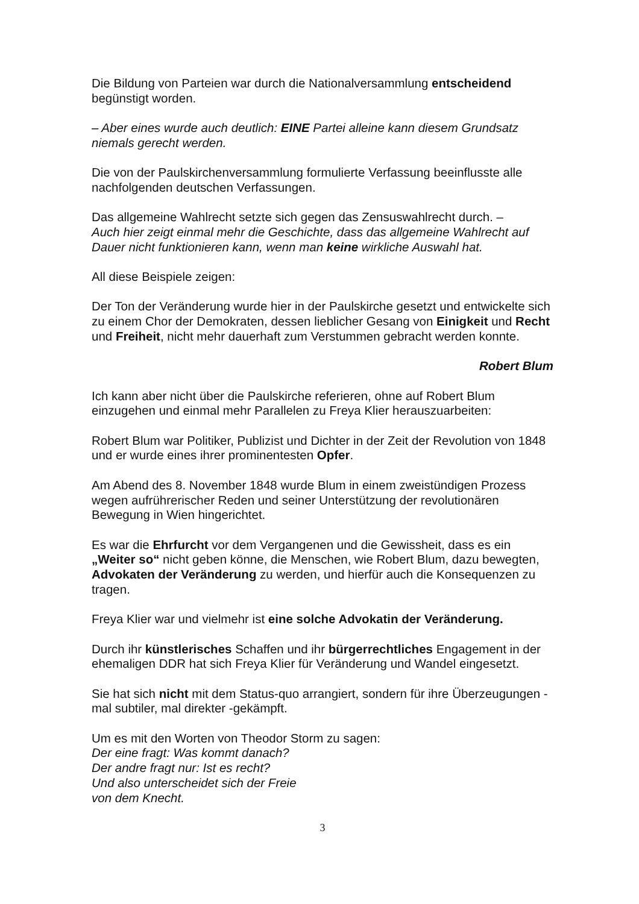Die Bildung von Parteien war durch die Nationalversammlung entscheidend begünstigt worden.
– Aber eines wurde auch deutlich: EINE Partei alleine kann diesem Grundsatz niemals gerecht werden.
Die von der Paulskirchenversammlung formulierte Verfassung beeinflusste alle nachfolgenden deutschen Verfassungen.
Das allgemeine Wahlrecht setzte sich gegen das Zensuswahlrecht durch. –
Auch hier zeigt einmal mehr die Geschichte, dass das allgemeine Wahlrecht auf Dauer nicht funktionieren kann, wenn man keine wirkliche Auswahl hat.
All diese Beispiele zeigen:
Der Ton der Veränderung wurde hier in der Paulskirche gesetzt und entwickelte sich zu einem Chor der Demokraten, dessen lieblicher Gesang von Einigkeit und Recht und Freiheit, nicht mehr dauerhaft zum Verstummen gebracht werden konnte.
Robert Blum
Ich kann aber nicht über die Paulskirche referieren, ohne auf Robert Blum einzugehen und einmal mehr Parallelen zu Freya Klier herauszuarbeiten:
Robert Blum war Politiker, Publizist und Dichter in der Zeit der Revolution von 1848 und er wurde eines ihrer prominentesten Opfer.
Am Abend des 8. November 1848 wurde Blum in einem zweistündigen Prozess wegen aufrührerischer Reden und seiner Unterstützung der revolutionären Bewegung in Wien hingerichtet.
Es war die Ehrfurcht vor dem Vergangenen und die Gewissheit, dass es ein „Weiter so“ nicht geben könne, die Menschen, wie Robert Blum, dazu bewegten, Advokaten der Veränderung zu werden, und hierfür auch die Konsequenzen zu tragen.
Freya Klier war und vielmehr ist eine solche Advokatin der Veränderung.
Durch ihr künstlerisches Schaffen und ihr bürgerrechtliches Engagement in der ehemaligen DDR hat sich Freya Klier für Veränderung und Wandel eingesetzt.
Sie hat sich nicht mit dem Status-quo arrangiert, sondern für ihre Überzeugungen - mal subtiler, mal direkter -gekämpft.
Um es mit den Worten von Theodor Storm zu sagen:
Der eine fragt: Was kommt danach?
Der andre fragt nur: Ist es recht?
Und also unterscheidet sich der Freie
von dem Knecht.
3